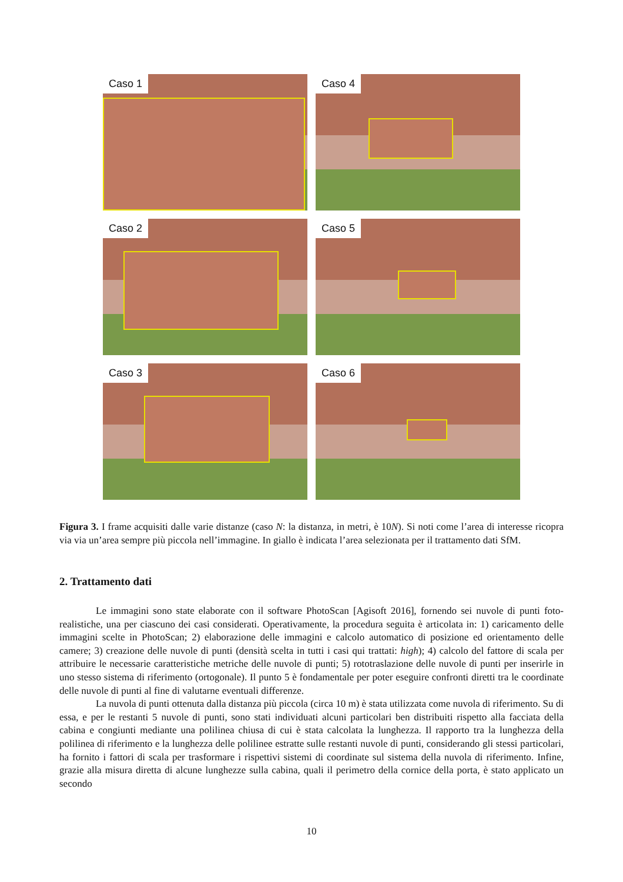Caso 1
Caso 4
Caso 2
Caso 5
Caso 3
Caso 6
Figura 3. I frame acquisiti dalle varie distanze (caso N: la distanza, in metri, è 10N). Si noti come l’area di interesse ricopra via via un’area sempre più piccola nell’immagine. In giallo è indicata l’area selezionata per il trattamento dati SfM.
2. Trattamento dati
Le immagini sono state elaborate con il software PhotoScan [Agisoft 2016], fornendo sei nuvole di punti foto-realistiche, una per ciascuno dei casi considerati. Operativamente, la procedura seguita è articolata in: 1) caricamento delle immagini scelte in PhotoScan; 2) elaborazione delle immagini e calcolo automatico di posizione ed orientamento delle camere; 3) creazione delle nuvole di punti (densità scelta in tutti i casi qui trattati: high); 4) calcolo del fattore di scala per attribuire le necessarie caratteristiche metriche delle nuvole di punti; 5) rototraslazione delle nuvole di punti per inserirle in uno stesso sistema di riferimento (ortogonale). Il punto 5 è fondamentale per poter eseguire confronti diretti tra le coordinate delle nuvole di punti al fine di valutarne eventuali differenze.
La nuvola di punti ottenuta dalla distanza più piccola (circa 10 m) è stata utilizzata come nuvola di riferimento. Su di essa, e per le restanti 5 nuvole di punti, sono stati individuati alcuni particolari ben distribuiti rispetto alla facciata della cabina e congiunti mediante una polilinea chiusa di cui è stata calcolata la lunghezza. Il rapporto tra la lunghezza della polilinea di riferimento e la lunghezza delle polilinee estratte sulle restanti nuvole di punti, considerando gli stessi particolari, ha fornito i fattori di scala per trasformare i rispettivi sistemi di coordinate sul sistema della nuvola di riferimento. Infine, grazie alla misura diretta di alcune lunghezze sulla cabina, quali il perimetro della cornice della porta, è stato applicato un secondo
10